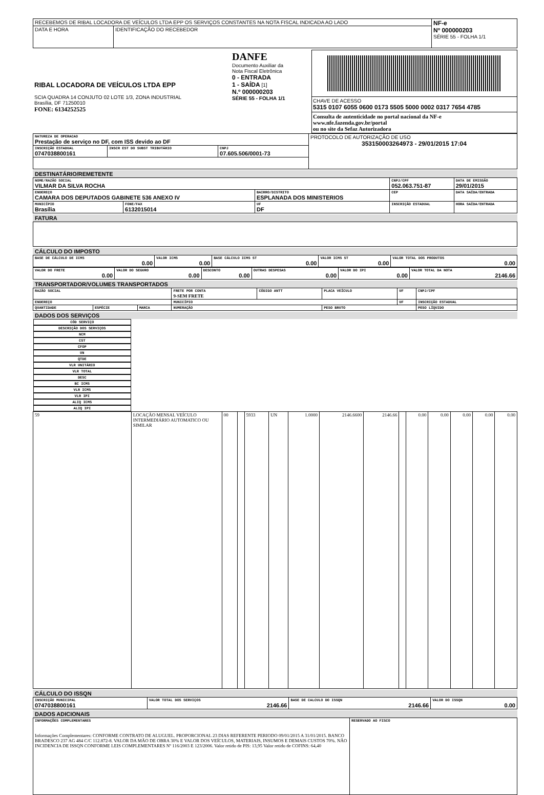| RECEBEMOS DE RIBAL LOCADORA DE VEÍCULOS LTDA EPP OS SERVIÇOS CONSTANTES NA NOTA FISCAL INDICADA AO LADO | | NF-e Nº 000000203 SÉRIE 55 - FOLHA 1/1 |
| DATA E HORA | IDENTIFICAÇÃO DO RECEBEDOR | |
| RIBAL LOCADORA DE VEÍCULOS LTDA EPP SCIA QUADRA 14 CONJUTO 02 LOTE 1/3, ZONA INDUSTRIAL Brasília, DF 71250010 FONE: 6134252525 | DANFE Documento Auxiliar da Nota Fiscal Eletrônica 0 - ENTRADA 1 - SAÍDA [1] N.º 000000203 SÉRIE 55 - FOLHA 1/1 | CHAVE DE ACESSO 5315 0107 6055 0600 0173 5505 5000 0002 0317 7654 4785 Consulta de autenticidade no portal nacional da NF-e www.nfe.fazenda.gov.br/portal ou no site da Sefaz Autorizadora |
| NATUREZA DE OPERACAO Prestação de serviço no DF, com ISS devido ao DF | | | PROTOCOLO DE AUTORIZAÇÃO DE USO 353150003264973 - 29/01/2015 17:04 |
| INSCRIÇÃO ESTADUAL 0747038800161 | INSCR EST DO SUBST TRIBUTÁRIO | CNPJ 07.605.506/0001-73 | |
DESTINATÁRIO/REMETENTE
| NOME/RAZÃO SOCIAL VILMAR DA SILVA ROCHA | | | CNPJ/CPF 052.063.751-87 | | DATA DE EMISSÃO 29/01/2015 |
| ENDEREÇO CAMARA DOS DEPUTADOS GABINETE 536 ANEXO IV | | BAIRRO/DISTRITO ESPLANADA DOS MINISTERIOS | | CEP | DATA SAÍDA/ENTRADA |
| MUNICÍPIO Brasília | FONE/FAX 6132015014 | UF DF | INSCRIÇÃO ESTADUAL | | HORA SAÍDA/ENTRADA |
FATURA
CÁLCULO DO IMPOSTO
| BASE DE CÁLCULO DE ICMS 0.00 | VALOR ICMS 0.00 | BASE CÁLCULO ICMS ST 0.00 | VALOR ICMS ST 0.00 | VALOR TOTAL DOS PRODUTOS 0.00 |
| VALOR DO FRETE 0.00 | VALOR DO SEGURO 0.00 | DESCONTO 0.00 | OUTRAS DESPESAS 0.00 | VALOR DO IPI 0.00 | VALOR TOTAL DA NOTA 2146.66 |
TRANSPORTADOR/VOLUMES TRANSPORTADOS
| RAZÃO SOCIAL | | | FRETE POR CONTA 9-SEM FRETE | CÓDIGO ANTT | PLACA VEÍCULO | UF | CNPJ/CPF |
| ENDEREÇO | | | MUNICÍPIO | | | UF | INSCRIÇÃO ESTADUAL |
| QUANTIDADE | ESPÉCIE | MARCA | NUMERAÇÃO | | PESO BRUTO | | PESO LÍQUIDO |
DADOS DOS SERVIÇOS
| CÓD SERVIÇO | DESCRIÇÃO DOS SERVIÇOS | NCM | CST | CFOP | UN | QTDE | VLR UNITÁRIO | VLR TOTAL | DESC | BC ICMS | VLR ICMS | VLR IPI | ALIQ ICMS | ALIQ IPI |
| --- | --- | --- | --- | --- | --- | --- | --- | --- | --- | --- | --- | --- | --- | --- |
| 59 | LOCAÇÃO MENSAL VEÍCULO INTERMEDIÁRIO AUTOMATICO OU SIMILAR | 00 | | 5933 | UN | 1.0000 | 2146.6600 | 2146.66 | | 0.00 | 0.00 | 0.00 | 0.00 | 0.00 |
CÁLCULO DO ISSQN
| INSCRIÇÃO MUNICIPAL 0747038800161 | VALOR TOTAL DOS SERVIÇOS 2146.66 | BASE DE CALCULO DO ISSQN 2146.66 | VALOR DO ISSQN 0.00 |
DADOS ADICIONAIS
| INFORMAÇÕES COMPLEMENTARES Informações Complementares: CONFORME CONTRATO DE ALUGUEL. PROPORCIONAL 23 DIAS REFERENTE PERIODO 09/01/2015 A 31/01/2015. BANCO BRADESCO 237 AG 484 C/C 112.872-8. VALOR DA MÃO DE OBRA 30% E VALOR DOS VEÍCULOS, MATERIAIS, INSUMOS E DEMAIS CUSTOS 70%. NÃO INCIDENCIA DE ISSQN CONFORME LEIS COMPLEMENTARES Nº 116/2003 E 123/2006. Valor retido de PIS: 13,95 Valor retido de COFINS: 64,40 | RESERVADO AO FISCO |